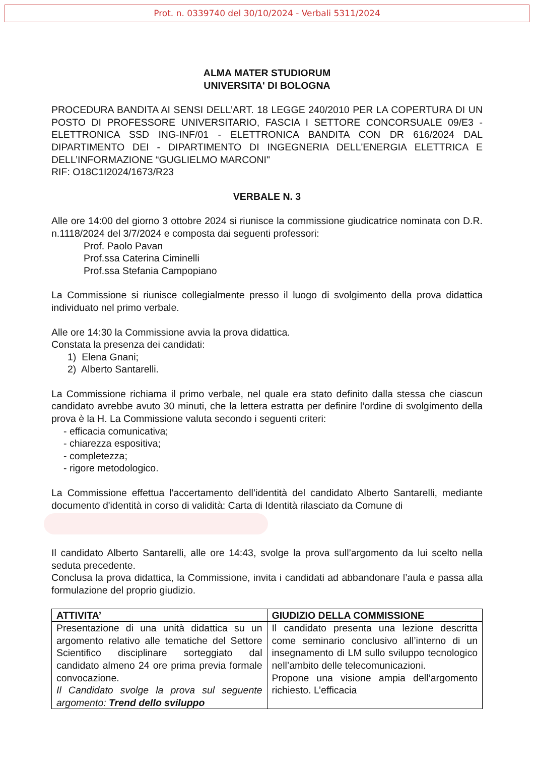Prot. n. 0339740 del 30/10/2024 - Verbali 5311/2024
ALMA MATER STUDIORUM
UNIVERSITA' DI BOLOGNA
PROCEDURA BANDITA AI SENSI DELL’ART. 18 LEGGE 240/2010 PER LA COPERTURA DI UN POSTO DI PROFESSORE UNIVERSITARIO, FASCIA I SETTORE CONCORSUALE 09/E3 - ELETTRONICA SSD ING-INF/01 - ELETTRONICA BANDITA CON DR 616/2024 DAL DIPARTIMENTO DEI - DIPARTIMENTO DI INGEGNERIA DELL'ENERGIA ELETTRICA E DELL’INFORMAZIONE “GUGLIELMO MARCONI"
RIF: O18C1I2024/1673/R23
VERBALE N. 3
Alle ore 14:00 del giorno 3 ottobre 2024 si riunisce la commissione giudicatrice nominata con D.R. n.1118/2024 del 3/7/2024 e composta dai seguenti professori:
Prof. Paolo Pavan
Prof.ssa Caterina Ciminelli
Prof.ssa Stefania Campopiano
La Commissione si riunisce collegialmente presso il luogo di svolgimento della prova didattica individuato nel primo verbale.
Alle ore 14:30 la Commissione avvia la prova didattica.
Constata la presenza dei candidati:
1) Elena Gnani;
2) Alberto Santarelli.
La Commissione richiama il primo verbale, nel quale era stato definito dalla stessa che ciascun candidato avrebbe avuto 30 minuti, che la lettera estratta per definire l’ordine di svolgimento della prova è la H. La Commissione valuta secondo i seguenti criteri:
- efficacia comunicativa;
- chiarezza espositiva;
- completezza;
- rigore metodologico.
La Commissione effettua l'accertamento dell’identità del candidato Alberto Santarelli, mediante documento d'identità in corso di validità: Carta di Identità rilasciato da Comune di
Il candidato Alberto Santarelli, alle ore 14:43, svolge la prova sull’argomento da lui scelto nella seduta precedente.
Conclusa la prova didattica, la Commissione, invita i candidati ad abbandonare l’aula e passa alla formulazione del proprio giudizio.
| ATTIVITA’ | GIUDIZIO DELLA COMMISSIONE |
| --- | --- |
| Presentazione di una unità didattica su un argomento relativo alle tematiche del Settore Scientifico disciplinare sorteggiato dal candidato almeno 24 ore prima previa formale convocazione. Il Candidato svolge la prova sul seguente argomento: Trend dello sviluppo | Il candidato presenta una lezione descritta come seminario conclusivo all’interno di un insegnamento di LM sullo sviluppo tecnologico nell’ambito delle telecomunicazioni. Propone una visione ampia dell’argomento richiesto. L’efficacia |